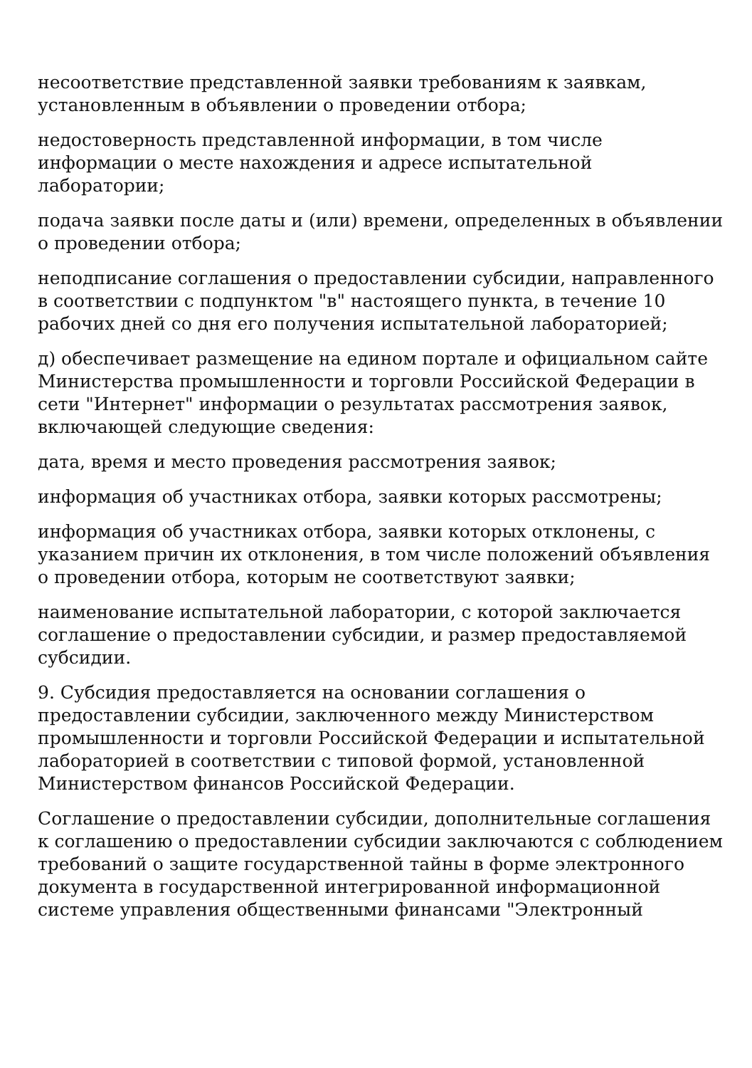несоответствие представленной заявки требованиям к заявкам, установленным в объявлении о проведении отбора;
недостоверность представленной информации, в том числе информации о месте нахождения и адресе испытательной лаборатории;
подача заявки после даты и (или) времени, определенных в объявлении о проведении отбора;
неподписание соглашения о предоставлении субсидии, направленного в соответствии с подпунктом "в" настоящего пункта, в течение 10 рабочих дней со дня его получения испытательной лабораторией;
д) обеспечивает размещение на едином портале и официальном сайте Министерства промышленности и торговли Российской Федерации в сети "Интернет" информации о результатах рассмотрения заявок, включающей следующие сведения:
дата, время и место проведения рассмотрения заявок;
информация об участниках отбора, заявки которых рассмотрены;
информация об участниках отбора, заявки которых отклонены, с указанием причин их отклонения, в том числе положений объявления о проведении отбора, которым не соответствуют заявки;
наименование испытательной лаборатории, с которой заключается соглашение о предоставлении субсидии, и размер предоставляемой субсидии.
9. Субсидия предоставляется на основании соглашения о предоставлении субсидии, заключенного между Министерством промышленности и торговли Российской Федерации и испытательной лабораторией в соответствии с типовой формой, установленной Министерством финансов Российской Федерации.
Соглашение о предоставлении субсидии, дополнительные соглашения к соглашению о предоставлении субсидии заключаются с соблюдением требований о защите государственной тайны в форме электронного документа в государственной интегрированной информационной системе управления общественными финансами "Электронный